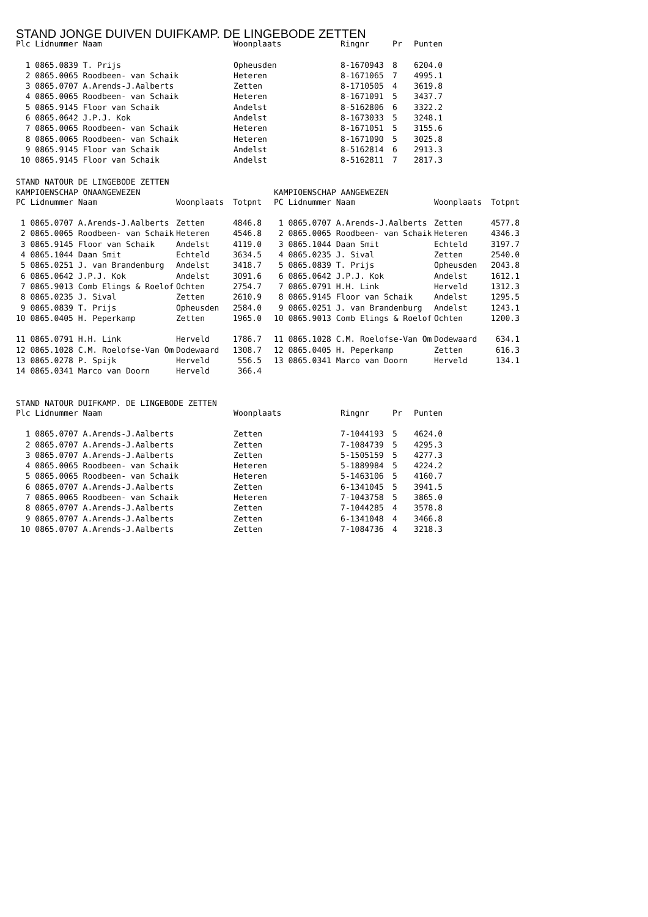STAND JONGE DUIVEN DUIFKAMP. DE LINGEBODE ZETTEN
| Plc Lidnummer Naam | | Woonplaats | Ringnr | Pr | Punten |
| --- | --- | --- | --- | --- | --- |
| 1 0865.0839 T. Prijs | | Opheusden | 8-1670943 | 8 | 6204.0 |
| 2 0865.0065 Roodbeen- van Schaik | | Heteren | 8-1671065 | 7 | 4995.1 |
| 3 0865.0707 A.Arends-J.Aalberts | | Zetten | 8-1710505 | 4 | 3619.8 |
| 4 0865.0065 Roodbeen- van Schaik | | Heteren | 8-1671091 | 5 | 3437.7 |
| 5 0865.9145 Floor van Schaik | | Andelst | 8-5162806 | 6 | 3322.2 |
| 6 0865.0642 J.P.J. Kok | | Andelst | 8-1673033 | 5 | 3248.1 |
| 7 0865.0065 Roodbeen- van Schaik | | Heteren | 8-1671051 | 5 | 3155.6 |
| 8 0865.0065 Roodbeen- van Schaik | | Heteren | 8-1671090 | 5 | 3025.8 |
| 9 0865.9145 Floor van Schaik | | Andelst | 8-5162814 | 6 | 2913.3 |
| 10 0865.9145 Floor van Schaik | | Andelst | 8-5162811 | 7 | 2817.3 |
STAND NATOUR DE LINGEBODE ZETTEN
KAMPIOENSCHAP ONAANGEWEZEN
| PC Lidnummer Naam | Woonplaats | Totpnt |
| --- | --- | --- |
| 1 0865.0707 A.Arends-J.Aalberts | Zetten | 4846.8 |
| 2 0865.0065 Roodbeen- van Schaik | Heteren | 4546.8 |
| 3 0865.9145 Floor van Schaik | Andelst | 4119.0 |
| 4 0865.1044 Daan Smit | Echteld | 3634.5 |
| 5 0865.0251 J. van Brandenburg | Andelst | 3418.7 |
| 6 0865.0642 J.P.J. Kok | Andelst | 3091.6 |
| 7 0865.9013 Comb Elings & Roelof | Ochten | 2754.7 |
| 8 0865.0235 J. Sival | Zetten | 2610.9 |
| 9 0865.0839 T. Prijs | Opheusden | 2584.0 |
| 10 0865.0405 H. Peperkamp | Zetten | 1965.0 |
| 11 0865.0791 H.H. Link | Herveld | 1786.7 |
| 12 0865.1028 C.M. Roelofse-Van Om | Dodewaard | 1308.7 |
| 13 0865.0278 P. Spijk | Herveld | 556.5 |
| 14 0865.0341 Marco van Doorn | Herveld | 366.4 |
KAMPIOENSCHAP AANGEWEZEN
| PC Lidnummer Naam | Woonplaats | Totpnt |
| --- | --- | --- |
| 1 0865.0707 A.Arends-J.Aalberts | Zetten | 4577.8 |
| 2 0865.0065 Roodbeen- van Schaik | Heteren | 4346.3 |
| 3 0865.1044 Daan Smit | Echteld | 3197.7 |
| 4 0865.0235 J. Sival | Zetten | 2540.0 |
| 5 0865.0839 T. Prijs | Opheusden | 2043.8 |
| 6 0865.0642 J.P.J. Kok | Andelst | 1612.1 |
| 7 0865.0791 H.H. Link | Herveld | 1312.3 |
| 8 0865.9145 Floor van Schaik | Andelst | 1295.5 |
| 9 0865.0251 J. van Brandenburg | Andelst | 1243.1 |
| 10 0865.9013 Comb Elings & Roelof | Ochten | 1200.3 |
| 11 0865.1028 C.M. Roelofse-Van Om | Dodewaard | 634.1 |
| 12 0865.0405 H. Peperkamp | Zetten | 616.3 |
| 13 0865.0341 Marco van Doorn | Herveld | 134.1 |
STAND NATOUR DUIFKAMP. DE LINGEBODE ZETTEN
| Plc Lidnummer Naam | | Woonplaats | Ringnr | Pr | Punten |
| --- | --- | --- | --- | --- | --- |
| 1 0865.0707 A.Arends-J.Aalberts | | Zetten | 7-1044193 | 5 | 4624.0 |
| 2 0865.0707 A.Arends-J.Aalberts | | Zetten | 7-1084739 | 5 | 4295.3 |
| 3 0865.0707 A.Arends-J.Aalberts | | Zetten | 5-1505159 | 5 | 4277.3 |
| 4 0865.0065 Roodbeen- van Schaik | | Heteren | 5-1889984 | 5 | 4224.2 |
| 5 0865.0065 Roodbeen- van Schaik | | Heteren | 5-1463106 | 5 | 4160.7 |
| 6 0865.0707 A.Arends-J.Aalberts | | Zetten | 6-1341045 | 5 | 3941.5 |
| 7 0865.0065 Roodbeen- van Schaik | | Heteren | 7-1043758 | 5 | 3865.0 |
| 8 0865.0707 A.Arends-J.Aalberts | | Zetten | 7-1044285 | 4 | 3578.8 |
| 9 0865.0707 A.Arends-J.Aalberts | | Zetten | 6-1341048 | 4 | 3466.8 |
| 10 0865.0707 A.Arends-J.Aalberts | | Zetten | 7-1084736 | 4 | 3218.3 |